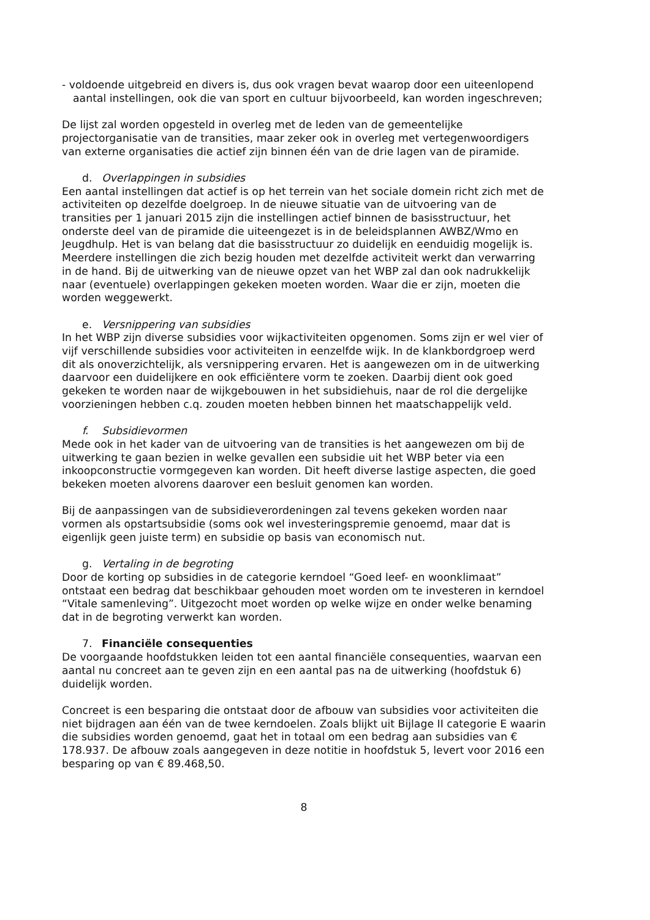- voldoende uitgebreid en divers is, dus ook vragen bevat waarop door een uiteenlopend aantal instellingen, ook die van sport en cultuur bijvoorbeeld, kan worden ingeschreven;
De lijst zal worden opgesteld in overleg met de leden van de gemeentelijke projectorganisatie van de transities, maar zeker ook in overleg met vertegenwoordigers van externe organisaties die actief zijn binnen één van de drie lagen van de piramide.
d. Overlappingen in subsidies
Een aantal instellingen dat actief is op het terrein van het sociale domein richt zich met de activiteiten op dezelfde doelgroep. In de nieuwe situatie van de uitvoering van de transities per 1 januari 2015 zijn die instellingen actief binnen de basisstructuur, het onderste deel van de piramide die uiteengezet is in de beleidsplannen AWBZ/Wmo en Jeugdhulp. Het is van belang dat die basisstructuur zo duidelijk en eenduidig mogelijk is. Meerdere instellingen die zich bezig houden met dezelfde activiteit werkt dan verwarring in de hand. Bij de uitwerking van de nieuwe opzet van het WBP zal dan ook nadrukkelijk naar (eventuele) overlappingen gekeken moeten worden. Waar die er zijn, moeten die worden weggewerkt.
e. Versnippering van subsidies
In het WBP zijn diverse subsidies voor wijkactiviteiten opgenomen. Soms zijn er wel vier of vijf verschillende subsidies voor activiteiten in eenzelfde wijk. In de klankbordgroep werd dit als onoverzichtelijk, als versnippering ervaren. Het is aangewezen om in de uitwerking daarvoor een duidelijkere en ook efficiëntere vorm te zoeken. Daarbij dient ook goed gekeken te worden naar de wijkgebouwen in het subsidiehuis, naar de rol die dergelijke voorzieningen hebben c.q. zouden moeten hebben binnen het maatschappelijk veld.
f. Subsidievormen
Mede ook in het kader van de uitvoering van de transities is het aangewezen om bij de uitwerking te gaan bezien in welke gevallen een subsidie uit het WBP beter via een inkoopconstructie vormgegeven kan worden. Dit heeft diverse lastige aspecten, die goed bekeken moeten alvorens daarover een besluit genomen kan worden.
Bij de aanpassingen van de subsidieverordeningen zal tevens gekeken worden naar vormen als opstartsubsidie (soms ook wel investeringspremie genoemd, maar dat is eigenlijk geen juiste term) en subsidie op basis van economisch nut.
g. Vertaling in de begroting
Door de korting op subsidies in de categorie kerndoel “Goed leef- en woonklimaat” ontstaat een bedrag dat beschikbaar gehouden moet worden om te investeren in kerndoel “Vitale samenleving”. Uitgezocht moet worden op welke wijze en onder welke benaming dat in de begroting verwerkt kan worden.
7. Financiële consequenties
De voorgaande hoofdstukken leiden tot een aantal financiële consequenties, waarvan een aantal nu concreet aan te geven zijn en een aantal pas na de uitwerking (hoofdstuk 6) duidelijk worden.
Concreet is een besparing die ontstaat door de afbouw van subsidies voor activiteiten die niet bijdragen aan één van de twee kerndoelen. Zoals blijkt uit Bijlage II categorie E waarin die subsidies worden genoemd, gaat het in totaal om een bedrag aan subsidies van € 178.937. De afbouw zoals aangegeven in deze notitie in hoofdstuk 5, levert voor 2016 een besparing op van € 89.468,50.
8